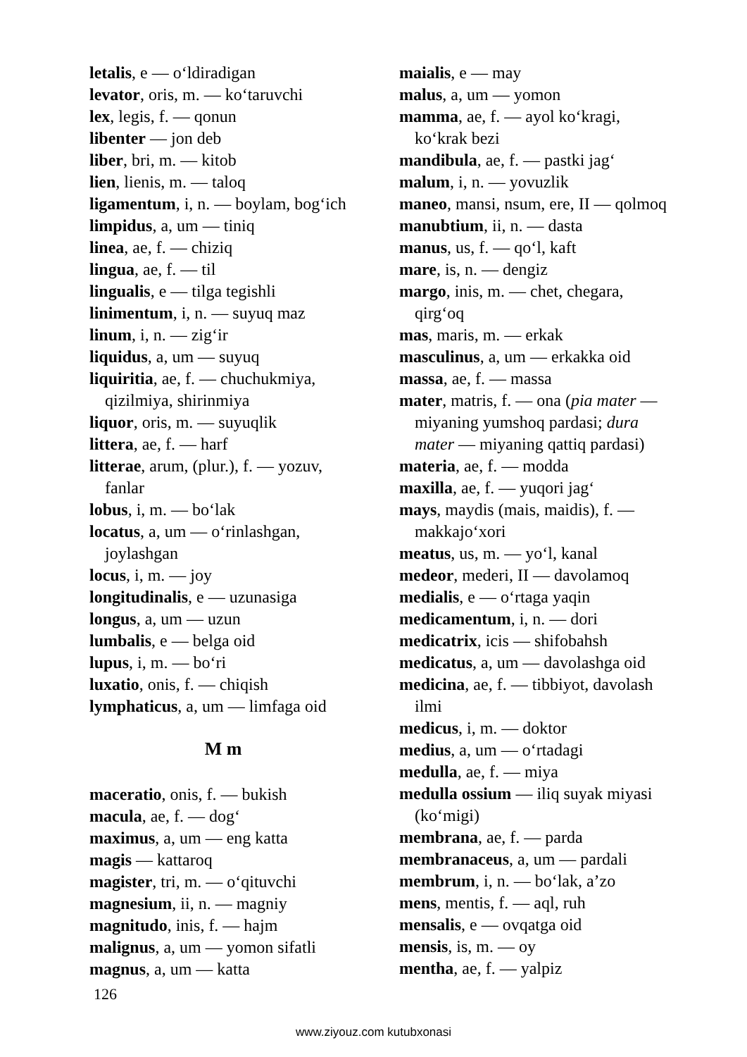letalis, e — o‘ldiradigan
levator, oris, m. — ko‘taruvchi
lex, legis, f. — qonun
libenter — jon deb
liber, bri, m. — kitob
lien, lienis, m. — taloq
ligamentum, i, n. — boylam, bog‘ich
limpidus, a, um — tiniq
linea, ae, f. — chiziq
lingua, ae, f. — til
lingualis, e — tilga tegishli
linimentum, i, n. — suyuq maz
linum, i, n. — zig‘ir
liquidus, a, um — suyuq
liquiritia, ae, f. — chuchukmiya, qizilmiya, shirinmiya
liquor, oris, m. — suyuqlik
littera, ae, f. — harf
litterae, arum, (plur.), f. — yozuv, fanlar
lobus, i, m. — bo‘lak
locatus, a, um — o‘rinlashgan, joylashgan
locus, i, m. — joy
longitudinalis, e — uzunasiga
longus, a, um — uzun
lumbalis, e — belga oid
lupus, i, m. — bo‘ri
luxatio, onis, f. — chiqish
lymphaticus, a, um — limfaga oid
M m
maceratio, onis, f. — bukish
macula, ae, f. — dog‘
maximus, a, um — eng katta
magis — kattaroq
magister, tri, m. — o‘qituvchi
magnesium, ii, n. — magniy
magnitudo, inis, f. — hajm
malignus, a, um — yomon sifatli
magnus, a, um — katta
maialis, e — may
malus, a, um — yomon
mamma, ae, f. — ayol ko‘kragi, ko‘krak bezi
mandibula, ae, f. — pastki jag‘
malum, i, n. — yovuzlik
maneo, mansi, nsum, ere, II — qolmoq
manubtium, ii, n. — dasta
manus, us, f. — qo‘l, kaft
mare, is, n. — dengiz
margo, inis, m. — chet, chegara, qirg‘oq
mas, maris, m. — erkak
masculinus, a, um — erkakka oid
massa, ae, f. — massa
mater, matris, f. — ona (pia mater — miyaning yumshoq pardasi; dura mater — miyaning qattiq pardasi)
materia, ae, f. — modda
maxilla, ae, f. — yuqori jag‘
mays, maydis (mais, maidis), f. — makkajo‘xori
meatus, us, m. — yo‘l, kanal
medeor, mederi, II — davolamoq
medialis, e — o‘rtaga yaqin
medicamentum, i, n. — dori
medicatrix, icis — shifobahsh
medicatus, a, um — davolashga oid
medicina, ae, f. — tibbiyot, davolash ilmi
medicus, i, m. — doktor
medius, a, um — o‘rtadagi
medulla, ae, f. — miya
medulla ossium — iliq suyak miyasi (ko‘migi)
membrana, ae, f. — parda
membranaceus, a, um — pardali
membrum, i, n. — bo‘lak, a’zo
mens, mentis, f. — aql, ruh
mensalis, e — ovqatga oid
mensis, is, m. — oy
mentha, ae, f. — yalpiz
126
www.ziyouz.com kutubxonasi